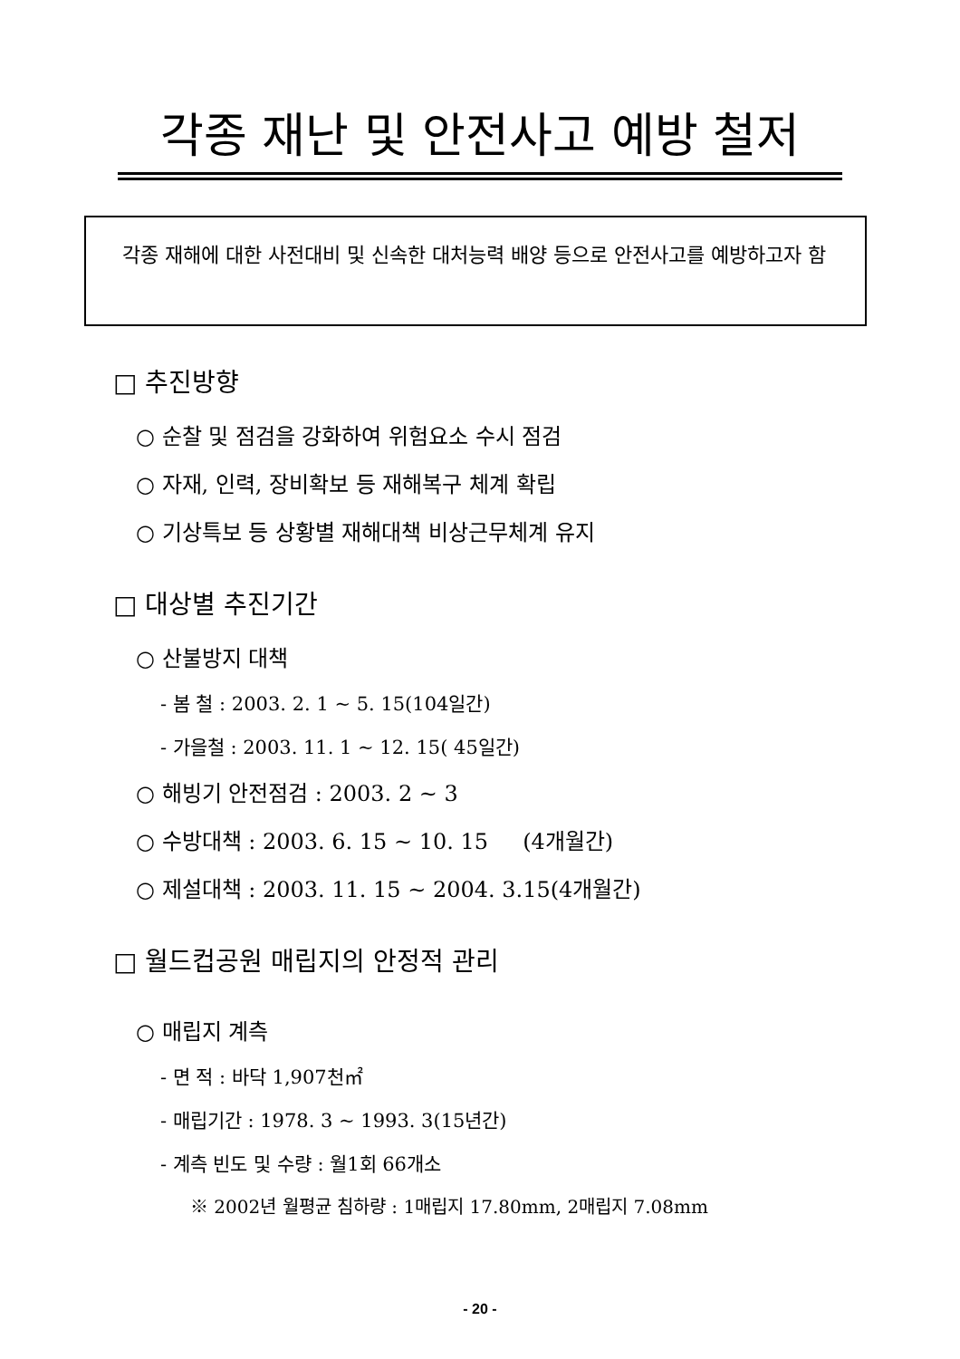각종 재난 및 안전사고 예방 철저
각종 재해에 대한 사전대비 및 신속한 대처능력 배양 등으로 안전사고를 예방하고자 함
□ 추진방향
○ 순찰 및 점검을 강화하여 위험요소 수시 점검
○ 자재, 인력, 장비확보 등 재해복구 체계 확립
○ 기상특보 등 상황별 재해대책 비상근무체계 유지
□ 대상별 추진기간
○ 산불방지 대책
- 봄 철 : 2003. 2. 1 ~ 5. 15(104일간)
- 가을철 : 2003. 11. 1 ~ 12. 15( 45일간)
○ 해빙기 안전점검 : 2003. 2 ~ 3
○ 수방대책 : 2003. 6. 15 ~ 10. 15 (4개월간)
○ 제설대책 : 2003. 11. 15 ~ 2004. 3.15(4개월간)
□ 월드컵공원 매립지의 안정적 관리
○ 매립지 계측
- 면 적 : 바닥 1,907천㎡
- 매립기간 : 1978. 3 ~ 1993. 3(15년간)
- 계측 빈도 및 수량 : 월1회 66개소
※ 2002년 월평균 침하량 : 1매립지 17.80mm, 2매립지 7.08mm
- 20 -